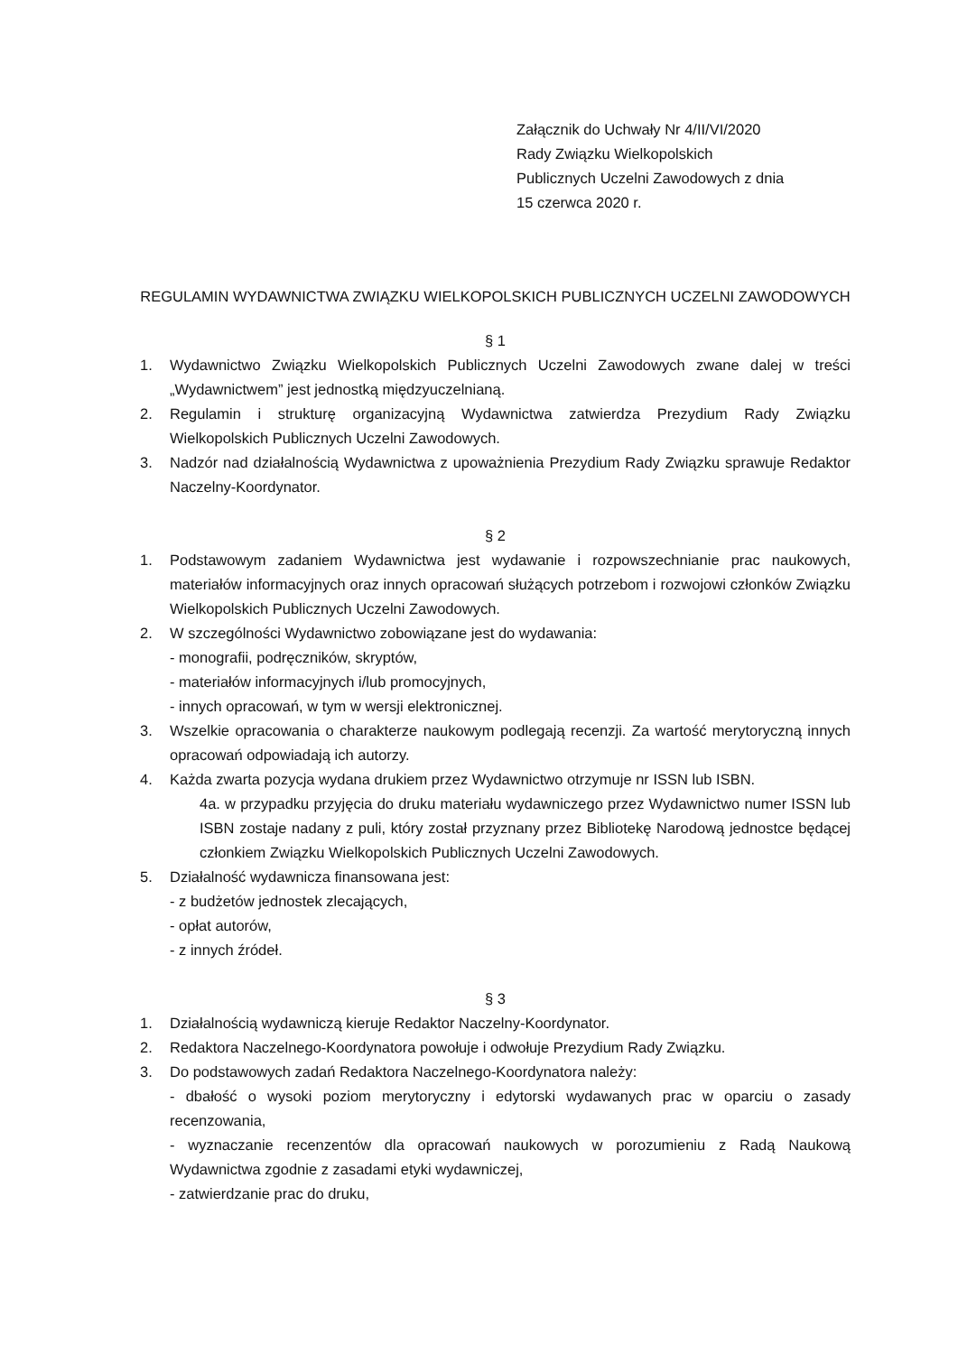Załącznik do Uchwały Nr 4/II/VI/2020
Rady Związku Wielkopolskich
Publicznych Uczelni Zawodowych z dnia
15 czerwca 2020 r.
REGULAMIN WYDAWNICTWA ZWIĄZKU WIELKOPOLSKICH PUBLICZNYCH UCZELNI ZAWODOWYCH
§ 1
1. Wydawnictwo Związku Wielkopolskich Publicznych Uczelni Zawodowych zwane dalej w treści „Wydawnictwem” jest jednostką międzyuczelnianą.
2. Regulamin i strukturę organizacyjną Wydawnictwa zatwierdza Prezydium Rady Związku Wielkopolskich Publicznych Uczelni Zawodowych.
3. Nadzór nad działalnością Wydawnictwa z upoważnienia Prezydium Rady Związku sprawuje Redaktor Naczelny-Koordynator.
§ 2
1. Podstawowym zadaniem Wydawnictwa jest wydawanie i rozpowszechnianie prac naukowych, materiałów informacyjnych oraz innych opracowań służących potrzebom i rozwojowi członków Związku Wielkopolskich Publicznych Uczelni Zawodowych.
2. W szczególności Wydawnictwo zobowiązane jest do wydawania:
- monografii, podręczników, skryptów,
- materiałów informacyjnych i/lub promocyjnych,
- innych opracowań, w tym w wersji elektronicznej.
3. Wszelkie opracowania o charakterze naukowym podlegają recenzji. Za wartość merytoryczną innych opracowań odpowiadają ich autorzy.
4. Każda zwarta pozycja wydana drukiem przez Wydawnictwo otrzymuje nr ISSN lub ISBN.
4a. w przypadku przyjęcia do druku materiału wydawniczego przez Wydawnictwo numer ISSN lub ISBN zostaje nadany z puli, który został przyznany przez Bibliotekę Narodową jednostce będącej członkiem Związku Wielkopolskich Publicznych Uczelni Zawodowych.
5. Działalność wydawnicza finansowana jest:
- z budżetów jednostek zlecających,
- opłat autorów,
- z innych źródeł.
§ 3
1. Działalnością wydawniczą kieruje Redaktor Naczelny-Koordynator.
2. Redaktora Naczelnego-Koordynatora powołuje i odwołuje Prezydium Rady Związku.
3. Do podstawowych zadań Redaktora Naczelnego-Koordynatora należy:
- dbałość o wysoki poziom merytoryczny i edytorski wydawanych prac w oparciu o zasady recenzowania,
- wyznaczanie recenzentów dla opracowań naukowych w porozumieniu z Radą Naukową Wydawnictwa zgodnie z zasadami etyki wydawniczej,
- zatwierdzanie prac do druku,